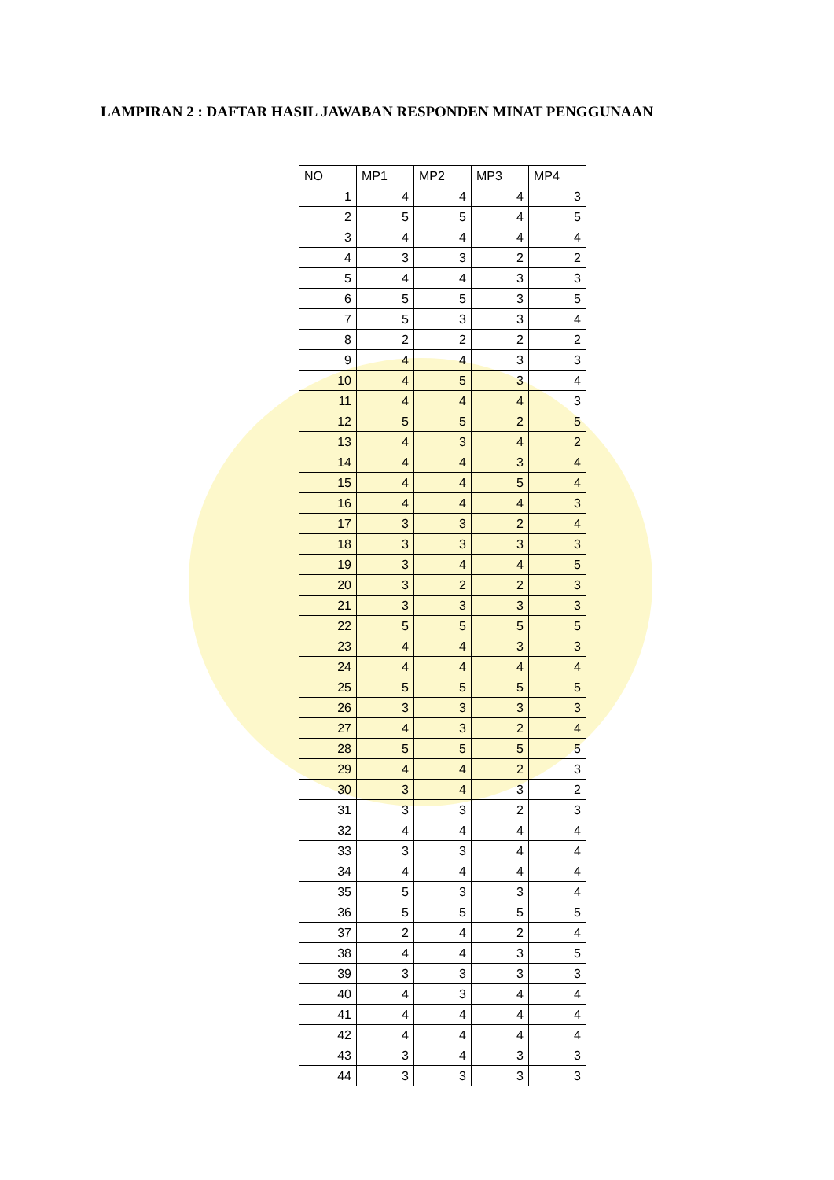LAMPIRAN 2 : DAFTAR HASIL JAWABAN RESPONDEN MINAT PENGGUNAAN
| NO | MP1 | MP2 | MP3 | MP4 |
| --- | --- | --- | --- | --- |
| 1 | 4 | 4 | 4 | 3 |
| 2 | 5 | 5 | 4 | 5 |
| 3 | 4 | 4 | 4 | 4 |
| 4 | 3 | 3 | 2 | 2 |
| 5 | 4 | 4 | 3 | 3 |
| 6 | 5 | 5 | 3 | 5 |
| 7 | 5 | 3 | 3 | 4 |
| 8 | 2 | 2 | 2 | 2 |
| 9 | 4 | 4 | 3 | 3 |
| 10 | 4 | 5 | 3 | 4 |
| 11 | 4 | 4 | 4 | 3 |
| 12 | 5 | 5 | 2 | 5 |
| 13 | 4 | 3 | 4 | 2 |
| 14 | 4 | 4 | 3 | 4 |
| 15 | 4 | 4 | 5 | 4 |
| 16 | 4 | 4 | 4 | 3 |
| 17 | 3 | 3 | 2 | 4 |
| 18 | 3 | 3 | 3 | 3 |
| 19 | 3 | 4 | 4 | 5 |
| 20 | 3 | 2 | 2 | 3 |
| 21 | 3 | 3 | 3 | 3 |
| 22 | 5 | 5 | 5 | 5 |
| 23 | 4 | 4 | 3 | 3 |
| 24 | 4 | 4 | 4 | 4 |
| 25 | 5 | 5 | 5 | 5 |
| 26 | 3 | 3 | 3 | 3 |
| 27 | 4 | 3 | 2 | 4 |
| 28 | 5 | 5 | 5 | 5 |
| 29 | 4 | 4 | 2 | 3 |
| 30 | 3 | 4 | 3 | 2 |
| 31 | 3 | 3 | 2 | 3 |
| 32 | 4 | 4 | 4 | 4 |
| 33 | 3 | 3 | 4 | 4 |
| 34 | 4 | 4 | 4 | 4 |
| 35 | 5 | 3 | 3 | 4 |
| 36 | 5 | 5 | 5 | 5 |
| 37 | 2 | 4 | 2 | 4 |
| 38 | 4 | 4 | 3 | 5 |
| 39 | 3 | 3 | 3 | 3 |
| 40 | 4 | 3 | 4 | 4 |
| 41 | 4 | 4 | 4 | 4 |
| 42 | 4 | 4 | 4 | 4 |
| 43 | 3 | 4 | 3 | 3 |
| 44 | 3 | 3 | 3 | 3 |